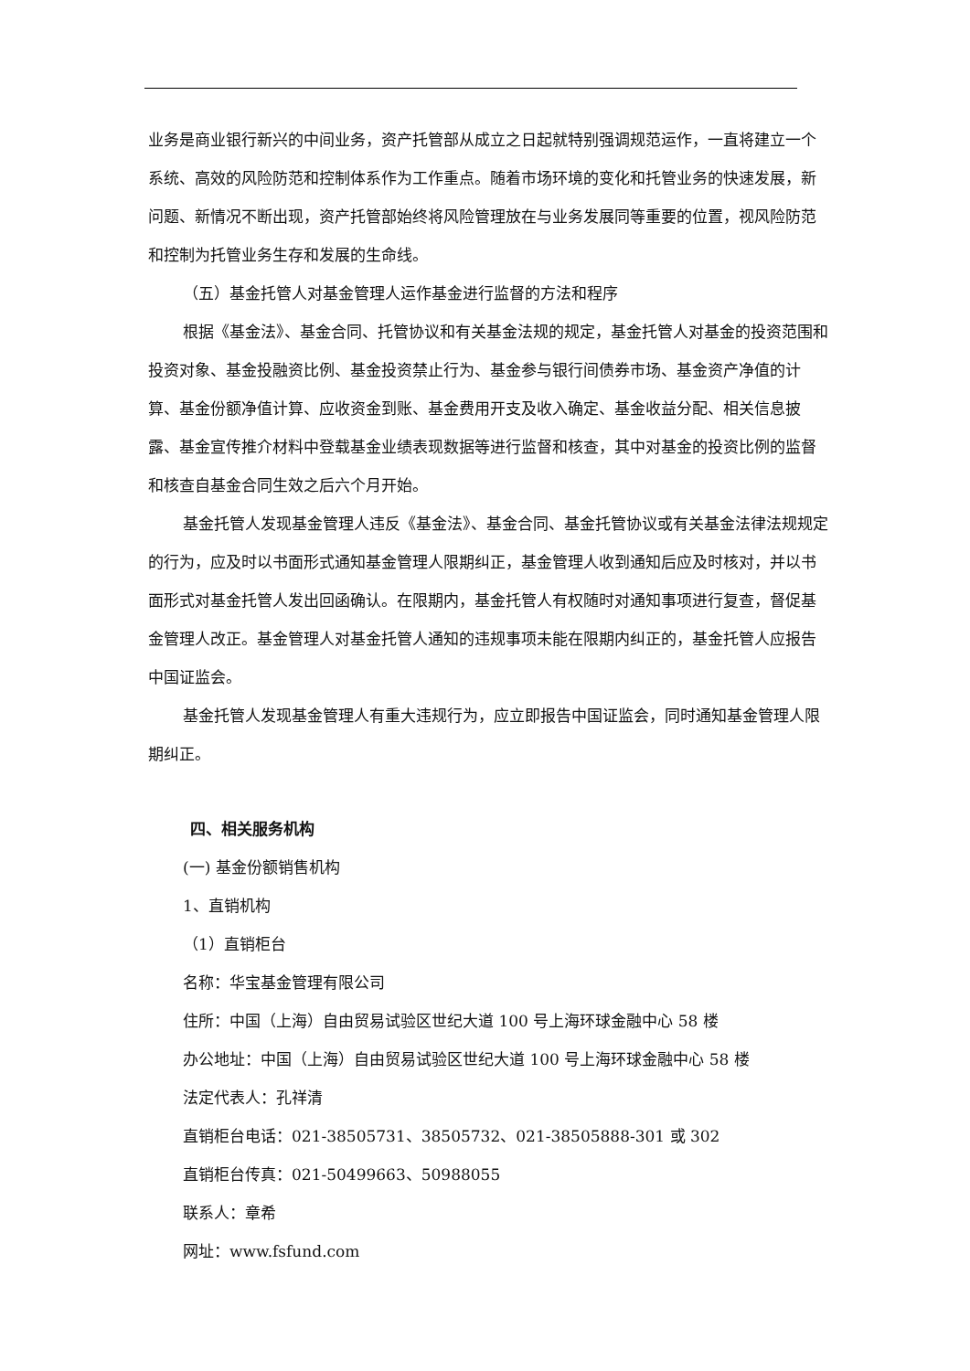业务是商业银行新兴的中间业务，资产托管部从成立之日起就特别强调规范运作，一直将建立一个系统、高效的风险防范和控制体系作为工作重点。随着市场环境的变化和托管业务的快速发展，新问题、新情况不断出现，资产托管部始终将风险管理放在与业务发展同等重要的位置，视风险防范和控制为托管业务生存和发展的生命线。
（五）基金托管人对基金管理人运作基金进行监督的方法和程序
根据《基金法》、基金合同、托管协议和有关基金法规的规定，基金托管人对基金的投资范围和投资对象、基金投融资比例、基金投资禁止行为、基金参与银行间债券市场、基金资产净值的计算、基金份额净值计算、应收资金到账、基金费用开支及收入确定、基金收益分配、相关信息披露、基金宣传推介材料中登载基金业绩表现数据等进行监督和核查，其中对基金的投资比例的监督和核查自基金合同生效之后六个月开始。
基金托管人发现基金管理人违反《基金法》、基金合同、基金托管协议或有关基金法律法规规定的行为，应及时以书面形式通知基金管理人限期纠正，基金管理人收到通知后应及时核对，并以书面形式对基金托管人发出回函确认。在限期内，基金托管人有权随时对通知事项进行复查，督促基金管理人改正。基金管理人对基金托管人通知的违规事项未能在限期内纠正的，基金托管人应报告中国证监会。
基金托管人发现基金管理人有重大违规行为，应立即报告中国证监会，同时通知基金管理人限期纠正。
四、相关服务机构
(一) 基金份额销售机构
1、直销机构
（1）直销柜台
名称：华宝基金管理有限公司
住所：中国（上海）自由贸易试验区世纪大道 100 号上海环球金融中心 58 楼
办公地址：中国（上海）自由贸易试验区世纪大道 100 号上海环球金融中心 58 楼
法定代表人：孔祥清
直销柜台电话：021-38505731、38505732、021-38505888-301 或 302
直销柜台传真：021-50499663、50988055
联系人：章希
网址：www.fsfund.com